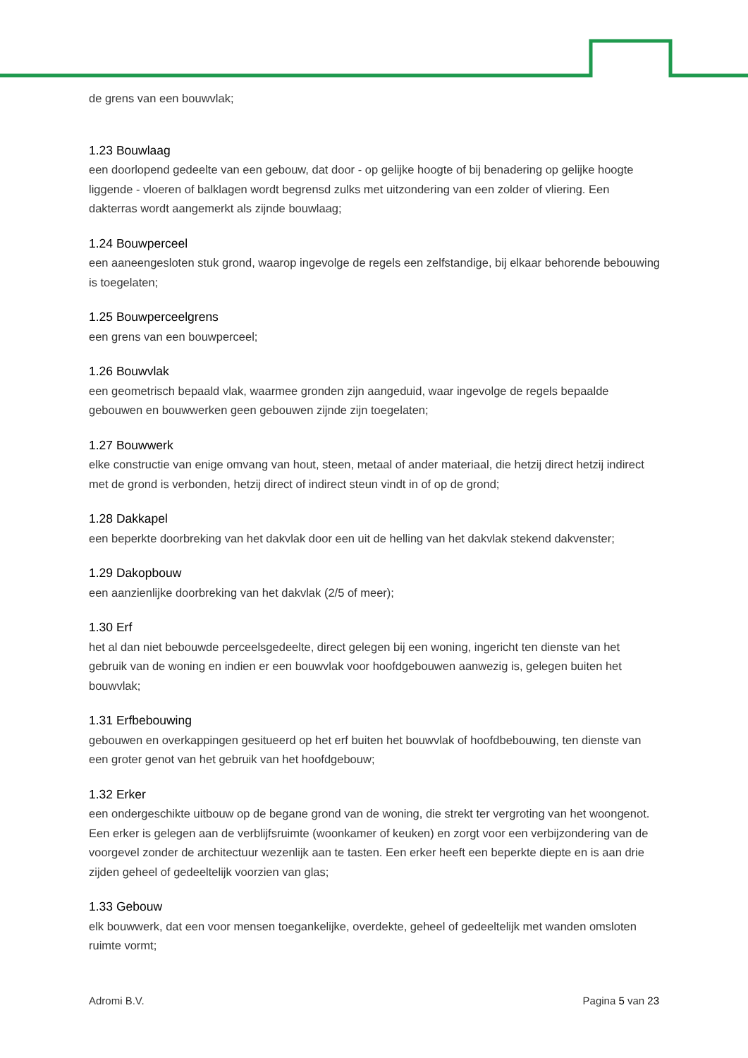de grens van een bouwvlak;
1.23 Bouwlaag
een doorlopend gedeelte van een gebouw, dat door - op gelijke hoogte of bij benadering op gelijke hoogte liggende - vloeren of balklagen wordt begrensd zulks met uitzondering van een zolder of vliering. Een dakterras wordt aangemerkt als zijnde bouwlaag;
1.24 Bouwperceel
een aaneengesloten stuk grond, waarop ingevolge de regels een zelfstandige, bij elkaar behorende bebouwing is toegelaten;
1.25 Bouwperceelgrens
een grens van een bouwperceel;
1.26 Bouwvlak
een geometrisch bepaald vlak, waarmee gronden zijn aangeduid, waar ingevolge de regels bepaalde gebouwen en bouwwerken geen gebouwen zijnde zijn toegelaten;
1.27 Bouwwerk
elke constructie van enige omvang van hout, steen, metaal of ander materiaal, die hetzij direct hetzij indirect met de grond is verbonden, hetzij direct of indirect steun vindt in of op de grond;
1.28 Dakkapel
een beperkte doorbreking van het dakvlak door een uit de helling van het dakvlak stekend dakvenster;
1.29 Dakopbouw
een aanzienlijke doorbreking van het dakvlak (2/5 of meer);
1.30 Erf
het al dan niet bebouwde perceelsgedeelte, direct gelegen bij een woning, ingericht ten dienste van het gebruik van de woning en indien er een bouwvlak voor hoofdgebouwen aanwezig is, gelegen buiten het bouwvlak;
1.31 Erfbebouwing
gebouwen en overkappingen gesitueerd op het erf buiten het bouwvlak of hoofdbebouwing, ten dienste van een groter genot van het gebruik van het hoofdgebouw;
1.32 Erker
een ondergeschikte uitbouw op de begane grond van de woning, die strekt ter vergroting van het woongenot. Een erker is gelegen aan de verblijfsruimte (woonkamer of keuken) en zorgt voor een verbijzondering van de voorgevel zonder de architectuur wezenlijk aan te tasten. Een erker heeft een beperkte diepte en is aan drie zijden geheel of gedeeltelijk voorzien van glas;
1.33 Gebouw
elk bouwwerk, dat een voor mensen toegankelijke, overdekte, geheel of gedeeltelijk met wanden omsloten ruimte vormt;
Adromi B.V. Pagina 5 van 23